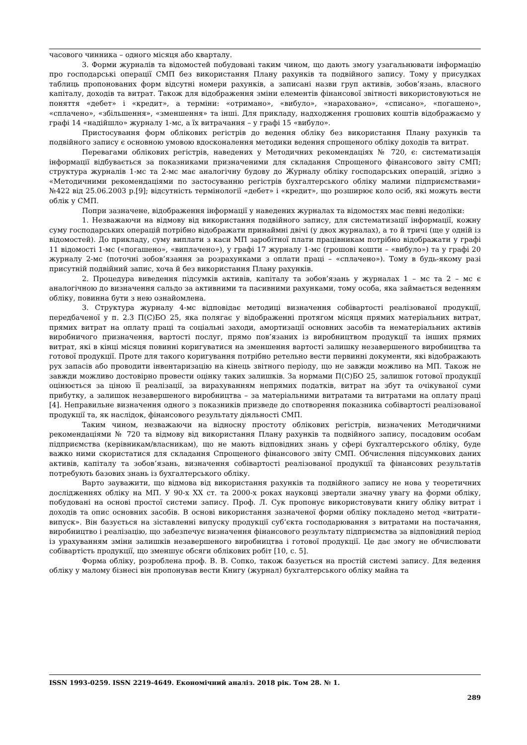часового чинника – одного місяця або кварталу.
3. Форми журналів та відомостей побудовані таким чином, що дають змогу узагальнювати інформацію про господарські операції СМП без використання Плану рахунків та подвійного запису. Тому у присудках таблиць пропонованих форм відсутні номери рахунків, а записані назви груп активів, зобов’язань, власного капіталу, доходів та витрат. Також для відображення зміни елементів фінансової звітності використовуються не поняття «дебет» і «кредит», а терміни: «отримано», «вибуло», «нараховано», «списано», «погашено», «сплачено», «збільшення», «зменшення» та інші. Для прикладу, надходження грошових коштів відображаємо у графі 14 «надійшло» журналу 1-мс, а їх витрачання – у графі 15 «вибуло».
Пристосування форм облікових регістрів до ведення обліку без використання Плану рахунків та подвійного запису є основною умовою вдосконалення методики ведення спрощеного обліку доходів та витрат.
Перевагами облікових регістрів, наведених у Методичних рекомендаціях № 720, є: систематизація інформації відбувається за показниками призначеними для складання Спрощеного фінансового звіту СМП; структура журналів 1-мс та 2-мс має аналогічну будову до Журналу обліку господарських операцій, згідно з «Методичними рекомендаціями по застосуванню регістрів бухгалтерського обліку малими підприємствами» №422 від 25.06.2003 р.[9]; відсутність термінології «дебет» і «кредит», що розширює коло осіб, які можуть вести облік у СМП.
Попри зазначене, відображення інформації у наведених журналах та відомостях має певні недоліки:
1. Незважаючи на відмову від використання подвійного запису, для систематизації інформації, кожну суму господарських операцій потрібно відображати принаймні двічі (у двох журналах), а то й тричі (ще у одній із відомостей). До прикладу, суму виплати з каси МП заробітної плати працівникам потрібно відображати у графі 11 відомості 1-мс («погашено», «виплачено»), у графі 17 журналу 1-мс (грошові кошти – «вибуло») та у графі 20 журналу 2-мс (поточні зобов’язання за розрахунками з оплати праці – «сплачено»). Тому в будь-якому разі присутній подвійний запис, хоча й без використання Плану рахунків.
2. Процедура виведення підсумків активів, капіталу та зобов’язань у журналах 1 – мс та 2 – мс є аналогічною до визначення сальдо за активними та пасивними рахунками, тому особа, яка займається веденням обліку, повинна бути з нею ознайомлена.
3. Структура журналу 4-мс відповідає методиці визначення собівартості реалізованої продукції, передбаченої у п. 2.3 П(С)БО 25, яка полягає у відображенні протягом місяця прямих матеріальних витрат, прямих витрат на оплату праці та соціальні заходи, амортизації основних засобів та нематеріальних активів виробничого призначення, вартості послуг, прямо пов’язаних із виробництвом продукції та інших прямих витрат, які в кінці місяця повинні коригуватися на зменшення вартості залишку незавершеного виробництва та готової продукції. Проте для такого коригування потрібно ретельно вести первинні документи, які відображають рух запасів або проводити інвентаризацію на кінець звітного періоду, що не завжди можливо на МП. Також не завжди можливо достовірно провести оцінку таких залишків. За нормами П(С)БО 25, залишок готової продукції оцінюється за ціною її реалізації, за вирахуванням непрямих податків, витрат на збут та очікуваної суми прибутку, а залишок незавершеного виробництва – за матеріальними витратами та витратами на оплату праці [4]. Неправильне визначення одного з показників призведе до спотворення показника собівартості реалізованої продукції та, як наслідок, фінансового результату діяльності СМП.
Таким чином, незважаючи на відносну простоту облікових регістрів, визначених Методичними рекомендаціями № 720 та відмову від використання Плану рахунків та подвійного запису, посадовим особам підприємства (керівникам/власникам), що не мають відповідних знань у сфері бухгалтерського обліку, буде важко ними скористатися для складання Спрощеного фінансового звіту СМП. Обчислення підсумкових даних активів, капіталу та зобов’язань, визначення собівартості реалізованої продукції та фінансових результатів потребують базових знань із бухгалтерського обліку.
Варто зауважити, що відмова від використання рахунків та подвійного запису не нова у теоретичних дослідженнях обліку на МП. У 90-х ХХ ст. та 2000-х роках науковці звертали значну увагу на форми обліку, побудовані на основі простої системи запису. Проф. Л. Сук пропонує використовувати книгу обліку витрат і доходів та опис основних засобів. В основі використання зазначеної форми обліку покладено метод «витрати–випуск». Він базується на зіставленні випуску продукції суб’єкта господарювання з витратами на постачання, виробництво і реалізацію, що забезпечує визначення фінансового результату підприємства за відповідний період із урахуванням зміни залишків незавершеного виробництва і готової продукції. Це дає змогу не обчислювати собівартість продукції, що зменшує обсяги облікових робіт [10, с. 5].
Форма обліку, розроблена проф. В. В. Сопко, також базується на простій системі запису. Для ведення обліку у малому бізнесі він пропонував вести Книгу (журнал) бухгалтерського обліку майна та
ISSN 1993-0259. ISSN 2219-4649. Економічний аналіз. 2018 рік. Том 28. № 1.
289